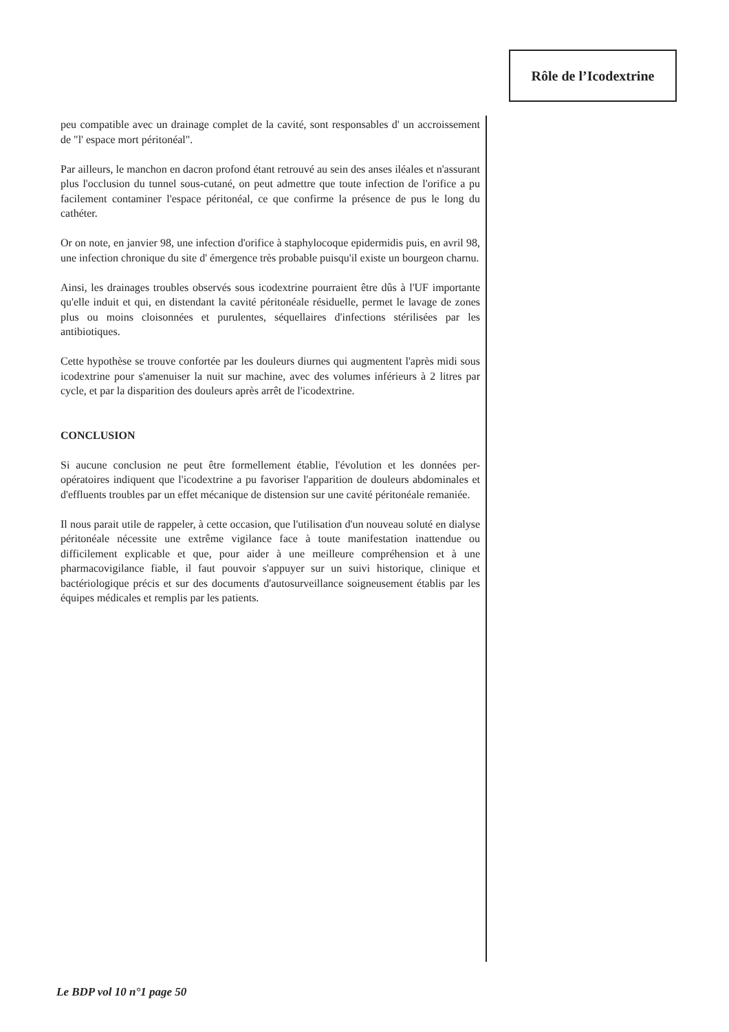Rôle de l’Icodextrine
peu compatible avec un drainage complet de la cavité, sont responsables d' un accroissement de "l' espace mort péritonéal".
Par ailleurs, le manchon en dacron profond étant retrouvé au sein des anses iléales et n'assurant plus l'occlusion du tunnel sous-cutané, on peut admettre que toute infection de l'orifice a pu facilement contaminer l'espace péritonéal, ce que confirme la présence de pus le long du cathéter.
Or on note, en janvier 98, une infection d'orifice à staphylocoque epidermidis puis, en avril 98, une infection chronique du site d' émergence très probable puisqu'il existe un bourgeon charnu.
Ainsi, les drainages troubles observés sous icodextrine pourraient être dûs à l'UF importante qu'elle induit et qui, en distendant la cavité péritonéale résiduelle, permet le lavage de zones plus ou moins cloisonnées et purulentes, séquellaires d'infections stérilisées par les antibiotiques.
Cette hypothèse se trouve confortée par les douleurs diurnes qui augmentent l'après midi sous icodextrine pour s'amenuiser la nuit sur machine, avec des volumes inférieurs à 2 litres par cycle, et par la disparition des douleurs après arrêt de l'icodextrine.
CONCLUSION
Si aucune conclusion ne peut être formellement établie, l'évolution et les données per-opératoires indiquent que l'icodextrine a pu favoriser l'apparition de douleurs abdominales et d'effluents troubles par un effet mécanique de distension sur une cavité péritonéale remaniée.
Il nous parait utile de rappeler, à cette occasion, que l'utilisation d'un nouveau soluté en dialyse péritonéale nécessite une extrême vigilance face à toute manifestation inattendue ou difficilement explicable et que, pour aider à une meilleure compréhension et à une pharmacovigilance fiable, il faut pouvoir s'appuyer sur un suivi historique, clinique et bactériologique précis et sur des documents d'autosurveillance soigneusement établis par les équipes médicales et remplis par les patients.
Le BDP vol 10 n°1 page 50